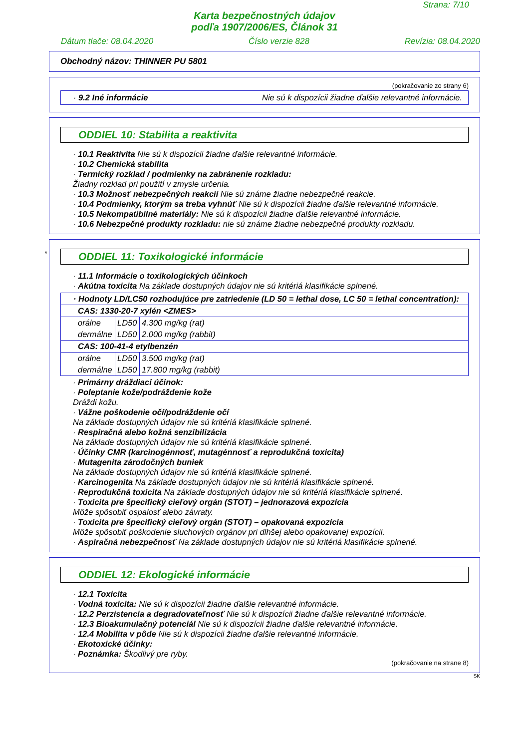Strana: 7/10
Karta bezpečnostných údajov
podľa 1907/2006/ES, Článok 31
Dátum tlače: 08.04.2020 Číslo verzie 828 Revízia: 08.04.2020
Obchodný názov: THINNER PU 5801
(pokračovanie zo strany 6)
· 9.2 Iné informácie Nie sú k dispozícii žiadne ďalšie relevantné informácie.
ODDIEL 10: Stabilita a reaktivita
· 10.1 Reaktivita Nie sú k dispozícii žiadne ďalšie relevantné informácie.
· 10.2 Chemická stabilita
· Termický rozklad / podmienky na zabránenie rozkladu:
Žiadny rozklad pri použití v zmysle určenia.
· 10.3 Možnosť nebezpečných reakcií Nie sú známe žiadne nebezpečné reakcie.
· 10.4 Podmienky, ktorým sa treba vyhnúť Nie sú k dispozícii žiadne ďalšie relevantné informácie.
· 10.5 Nekompatibilné materiály: Nie sú k dispozícii žiadne ďalšie relevantné informácie.
· 10.6 Nebezpečné produkty rozkladu: nie sú známe žiadne nebezpečné produkty rozkladu.
*
ODDIEL 11: Toxikologické informácie
· 11.1 Informácie o toxikologických účinkoch
· Akútna toxicita Na základe dostupných údajov nie sú kritériá klasifikácie splnené.
| · Hodnoty LD/LC50 rozhodujúce pre zatriedenie (LD 50 = lethal dose, LC 50 = lethal concentration): | | |
| CAS: 1330-20-7 xylén <ZMES> | | |
| orálne | LD50 | 4.300 mg/kg (rat) |
| dermálne | LD50 | 2.000 mg/kg (rabbit) |
| CAS: 100-41-4 etylbenzén | | |
| orálne | LD50 | 3.500 mg/kg (rat) |
| dermálne | LD50 | 17.800 mg/kg (rabbit) |
· Primárny dráždiaci účinok:
· Poleptanie kože/podráždenie kože
Dráždi kožu.
· Vážne poškodenie očí/podráždenie očí
Na základe dostupných údajov nie sú kritériá klasifikácie splnené.
· Respiračná alebo kožná senzibilizácia
Na základe dostupných údajov nie sú kritériá klasifikácie splnené.
· Účinky CMR (karcinogénnosť, mutagénnosť a reprodukčná toxicita)
· Mutagenita zárodočných buniek
Na základe dostupných údajov nie sú kritériá klasifikácie splnené.
· Karcinogenita Na základe dostupných údajov nie sú kritériá klasifikácie splnené.
· Reprodukčná toxicita Na základe dostupných údajov nie sú kritériá klasifikácie splnené.
· Toxicita pre špecifický cieľový orgán (STOT) – jednorazová expozícia
Môže spôsobiť ospalosť alebo závraty.
· Toxicita pre špecifický cieľový orgán (STOT) – opakovaná expozícia
Môže spôsobiť poškodenie sluchových orgánov pri dlhšej alebo opakovanej expozícii.
· Aspiračná nebezpečnosť Na základe dostupných údajov nie sú kritériá klasifikácie splnené.
ODDIEL 12: Ekologické informácie
· 12.1 Toxicita
· Vodná toxicita: Nie sú k dispozícii žiadne ďalšie relevantné informácie.
· 12.2 Perzistencia a degradovateľnosť Nie sú k dispozícii žiadne ďalšie relevantné informácie.
· 12.3 Bioakumulačný potenciál Nie sú k dispozícii žiadne ďalšie relevantné informácie.
· 12.4 Mobilita v pôde Nie sú k dispozícii žiadne ďalšie relevantné informácie.
· Ekotoxické účinky:
· Poznámka: Škodlivý pre ryby.
(pokračovanie na strane 8)
SK